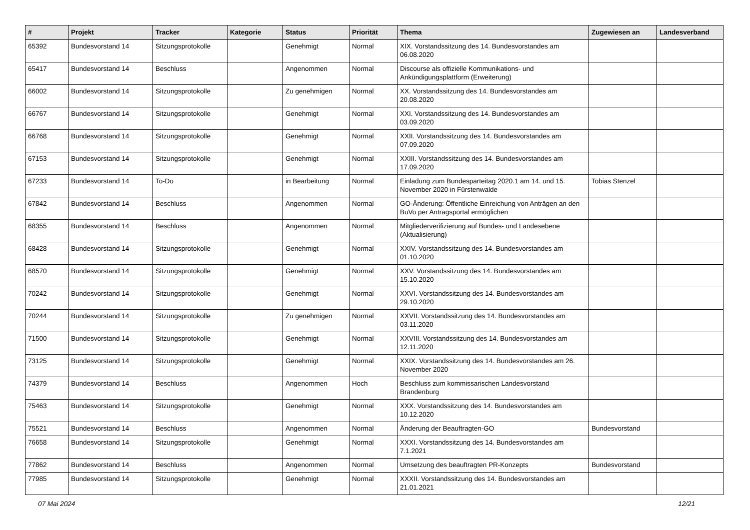| # | Projekt | Tracker | Kategorie | Status | Priorität | Thema | Zugewiesen an | Landesverband |
| --- | --- | --- | --- | --- | --- | --- | --- | --- |
| 65392 | Bundesvorstand 14 | Sitzungsprotokolle | | Genehmigt | Normal | XIX. Vorstandssitzung des 14. Bundesvorstandes am 06.08.2020 | | |
| 65417 | Bundesvorstand 14 | Beschluss | | Angenommen | Normal | Discourse als offizielle Kommunikations- und Ankündigungsplattform (Erweiterung) | | |
| 66002 | Bundesvorstand 14 | Sitzungsprotokolle | | Zu genehmigen | Normal | XX. Vorstandssitzung des 14. Bundesvorstandes am 20.08.2020 | | |
| 66767 | Bundesvorstand 14 | Sitzungsprotokolle | | Genehmigt | Normal | XXI. Vorstandssitzung des 14. Bundesvorstandes am 03.09.2020 | | |
| 66768 | Bundesvorstand 14 | Sitzungsprotokolle | | Genehmigt | Normal | XXII. Vorstandssitzung des 14. Bundesvorstandes am 07.09.2020 | | |
| 67153 | Bundesvorstand 14 | Sitzungsprotokolle | | Genehmigt | Normal | XXIII. Vorstandssitzung des 14. Bundesvorstandes am 17.09.2020 | | |
| 67233 | Bundesvorstand 14 | To-Do | | in Bearbeitung | Normal | Einladung zum Bundesparteitag 2020.1 am 14. und 15. November 2020 in Fürstenwalde | Tobias Stenzel | |
| 67842 | Bundesvorstand 14 | Beschluss | | Angenommen | Normal | GO-Änderung: Öffentliche Einreichung von Anträgen an den BuVo per Antragsportal ermöglichen | | |
| 68355 | Bundesvorstand 14 | Beschluss | | Angenommen | Normal | Mitgliederverifizierung auf Bundes- und Landesebene (Aktualisierung) | | |
| 68428 | Bundesvorstand 14 | Sitzungsprotokolle | | Genehmigt | Normal | XXIV. Vorstandssitzung des 14. Bundesvorstandes am 01.10.2020 | | |
| 68570 | Bundesvorstand 14 | Sitzungsprotokolle | | Genehmigt | Normal | XXV. Vorstandssitzung des 14. Bundesvorstandes am 15.10.2020 | | |
| 70242 | Bundesvorstand 14 | Sitzungsprotokolle | | Genehmigt | Normal | XXVI. Vorstandssitzung des 14. Bundesvorstandes am 29.10.2020 | | |
| 70244 | Bundesvorstand 14 | Sitzungsprotokolle | | Zu genehmigen | Normal | XXVII. Vorstandssitzung des 14. Bundesvorstandes am 03.11.2020 | | |
| 71500 | Bundesvorstand 14 | Sitzungsprotokolle | | Genehmigt | Normal | XXVIII. Vorstandssitzung des 14. Bundesvorstandes am 12.11.2020 | | |
| 73125 | Bundesvorstand 14 | Sitzungsprotokolle | | Genehmigt | Normal | XXIX. Vorstandssitzung des 14. Bundesvorstandes am 26. November 2020 | | |
| 74379 | Bundesvorstand 14 | Beschluss | | Angenommen | Hoch | Beschluss zum kommissarischen Landesvorstand Brandenburg | | |
| 75463 | Bundesvorstand 14 | Sitzungsprotokolle | | Genehmigt | Normal | XXX. Vorstandssitzung des 14. Bundesvorstandes am 10.12.2020 | | |
| 75521 | Bundesvorstand 14 | Beschluss | | Angenommen | Normal | Änderung der Beauftragten-GO | Bundesvorstand | |
| 76658 | Bundesvorstand 14 | Sitzungsprotokolle | | Genehmigt | Normal | XXXI. Vorstandssitzung des 14. Bundesvorstandes am 7.1.2021 | | |
| 77862 | Bundesvorstand 14 | Beschluss | | Angenommen | Normal | Umsetzung des beauftragten PR-Konzepts | Bundesvorstand | |
| 77985 | Bundesvorstand 14 | Sitzungsprotokolle | | Genehmigt | Normal | XXXII. Vorstandssitzung des 14. Bundesvorstandes am 21.01.2021 | | |
07 Mai 2024 12/21